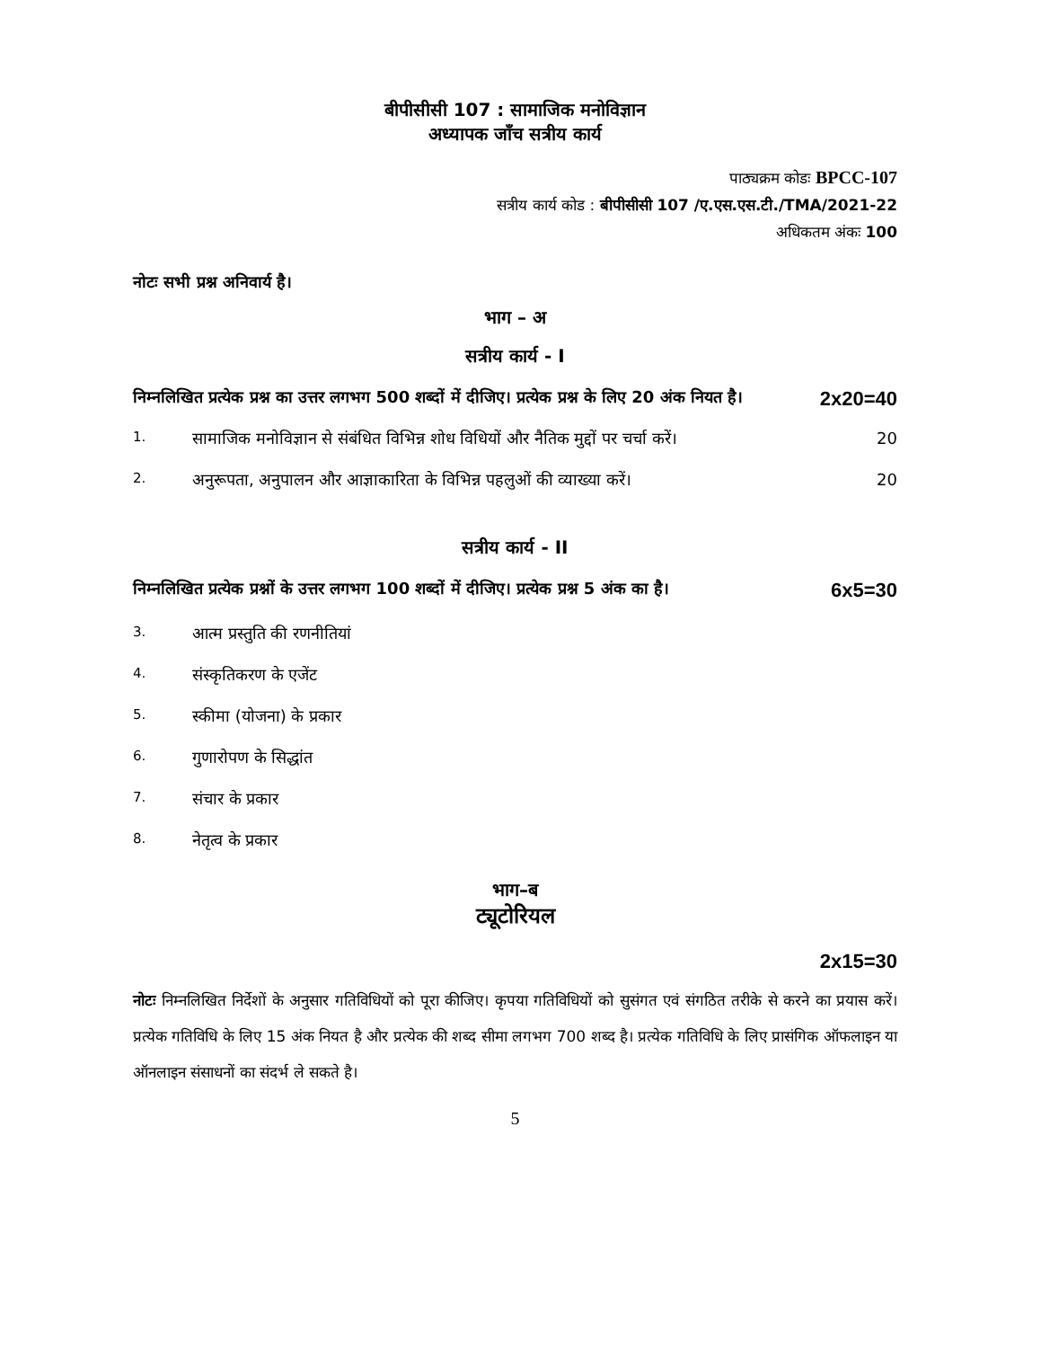बीपीसीसी 107 : सामाजिक मनोविज्ञान
अध्यापक जाँच सत्रीय कार्य
पाठ्यक्रम कोडः BPCC-107
सत्रीय कार्य कोड : बीपीसीसी 107 /ए.एस.एस.टी./TMA/2021-22
अधिकतम अंकः 100
नोटः सभी प्रश्न अनिवार्य है।
भाग – अ
सत्रीय कार्य - I
निम्नलिखित प्रत्येक प्रश्न का उत्तर लगभग 500 शब्दों में दीजिए। प्रत्येक प्रश्न के लिए 20 अंक नियत है। 2x20=40
1. सामाजिक मनोविज्ञान से संबंधित विभिन्न शोध विधियों और नैतिक मुद्दों पर चर्चा करें। 20
2. अनुरूपता, अनुपालन और आज्ञाकारिता के विभिन्न पहलुओं की व्याख्या करें। 20
सत्रीय कार्य - II
निम्नलिखित प्रत्येक प्रश्नों के उत्तर लगभग 100 शब्दों में दीजिए। प्रत्येक प्रश्न 5 अंक का है। 6x5=30
3. आत्म प्रस्तुति की रणनीतियां
4. संस्कृतिकरण के एजेंट
5. स्कीमा (योजना) के प्रकार
6. गुणारोपण के सिद्धांत
7. संचार के प्रकार
8. नेतृत्व के प्रकार
भाग–ब
ट्यूटोरियल
2x15=30
नोटः निम्नलिखित निर्देशों के अनुसार गतिविधियों को पूरा कीजिए। कृपया गतिविधियों को सुसंगत एवं संगठित तरीके से करने का प्रयास करें। प्रत्येक गतिविधि के लिए 15 अंक नियत है और प्रत्येक की शब्द सीमा लगभग 700 शब्द है। प्रत्येक गतिविधि के लिए प्रासंगिक ऑफलाइन या ऑनलाइन संसाधनों का संदर्भ ले सकते है।
5